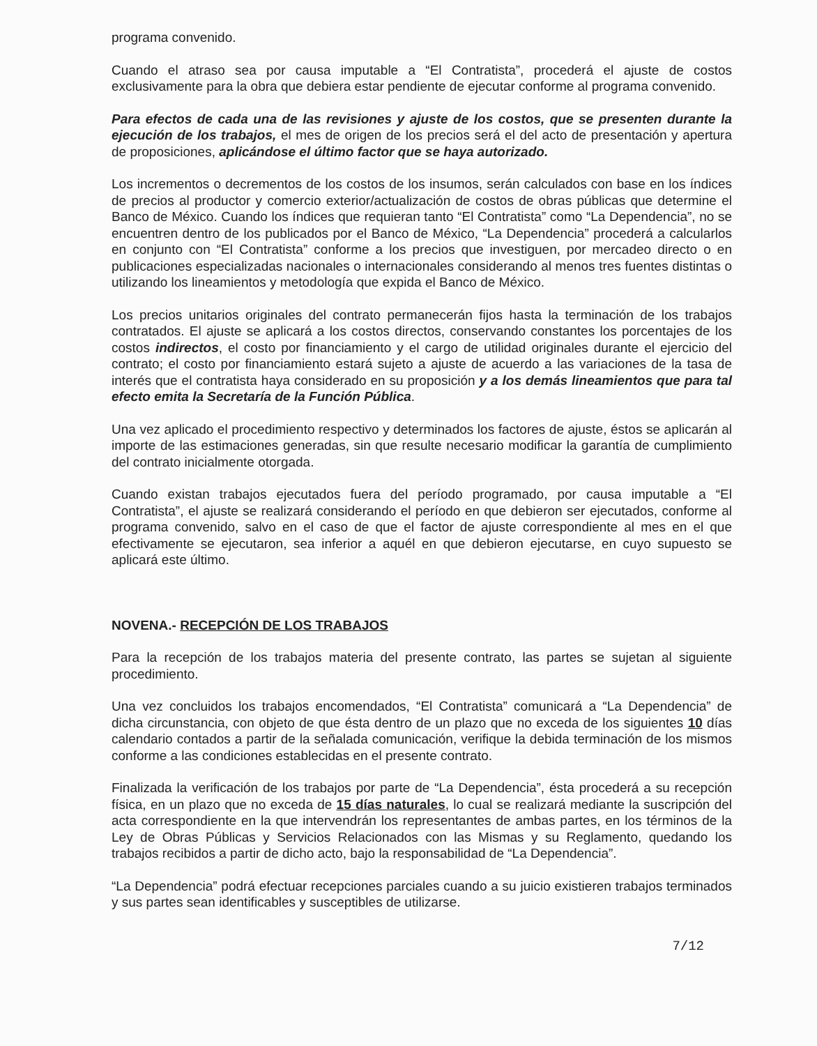programa convenido.
Cuando el atraso sea por causa imputable a “El Contratista”, procederá el ajuste de costos exclusivamente para la obra que debiera estar pendiente de ejecutar conforme al programa convenido.
Para efectos de cada una de las revisiones y ajuste de los costos, que se presenten durante la ejecución de los trabajos, el mes de origen de los precios será el del acto de presentación y apertura de proposiciones, aplicándose el último factor que se haya autorizado.
Los incrementos o decrementos de los costos de los insumos, serán calculados con base en los índices de precios al productor y comercio exterior/actualización de costos de obras públicas que determine el Banco de México. Cuando los índices que requieran tanto “El Contratista” como “La Dependencia”, no se encuentren dentro de los publicados por el Banco de México, “La Dependencia” procederá a calcularlos en conjunto con “El Contratista” conforme a los precios que investiguen, por mercadeo directo o en publicaciones especializadas nacionales o internacionales considerando al menos tres fuentes distintas o utilizando los lineamientos y metodología que expida el Banco de México.
Los precios unitarios originales del contrato permanecerán fijos hasta la terminación de los trabajos contratados. El ajuste se aplicará a los costos directos, conservando constantes los porcentajes de los costos indirectos, el costo por financiamiento y el cargo de utilidad originales durante el ejercicio del contrato; el costo por financiamiento estará sujeto a ajuste de acuerdo a las variaciones de la tasa de interés que el contratista haya considerado en su proposición y a los demás lineamientos que para tal efecto emita la Secretaría de la Función Pública.
Una vez aplicado el procedimiento respectivo y determinados los factores de ajuste, éstos se aplicarán al importe de las estimaciones generadas, sin que resulte necesario modificar la garantía de cumplimiento del contrato inicialmente otorgada.
Cuando existan trabajos ejecutados fuera del período programado, por causa imputable a “El Contratista”, el ajuste se realizará considerando el período en que debieron ser ejecutados, conforme al programa convenido, salvo en el caso de que el factor de ajuste correspondiente al mes en el que efectivamente se ejecutaron, sea inferior a aquél en que debieron ejecutarse, en cuyo supuesto se aplicará este último.
NOVENA.- RECEPCIÓN DE LOS TRABAJOS
Para la recepción de los trabajos materia del presente contrato, las partes se sujetan al siguiente procedimiento.
Una vez concluidos los trabajos encomendados, “El Contratista” comunicará a “La Dependencia” de dicha circunstancia, con objeto de que ésta dentro de un plazo que no exceda de los siguientes 10 días calendario contados a partir de la señalada comunicación, verifique la debida terminación de los mismos conforme a las condiciones establecidas en el presente contrato.
Finalizada la verificación de los trabajos por parte de “La Dependencia”, ésta procederá a su recepción física, en un plazo que no exceda de 15 días naturales, lo cual se realizará mediante la suscripción del acta correspondiente en la que intervendrán los representantes de ambas partes, en los términos de la Ley de Obras Públicas y Servicios Relacionados con las Mismas y su Reglamento, quedando los trabajos recibidos a partir de dicho acto, bajo la responsabilidad de “La Dependencia”.
“La Dependencia” podrá efectuar recepciones parciales cuando a su juicio existieren trabajos terminados y sus partes sean identificables y susceptibles de utilizarse.
7/12